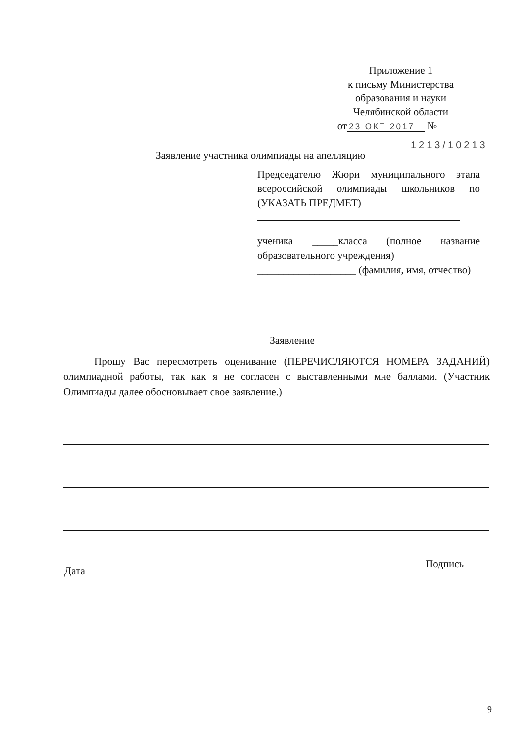Приложение 1
к письму Министерства
образования и науки
Челябинской области
от 23 ОКТ 2017 №
1213/10213
Заявление участника олимпиады на апелляцию
Председателю Жюри муниципального этапа всероссийской олимпиады школьников по (УКАЗАТЬ ПРЕДМЕТ)
ученика _____класса (полное название образовательного учреждения)
___________________ (фамилия, имя, отчество)
Заявление
Прошу Вас пересмотреть оценивание (ПЕРЕЧИСЛЯЮТСЯ НОМЕРА ЗАДАНИЙ) олимпиадной работы, так как я не согласен с выставленными мне баллами. (Участник Олимпиады далее обосновывает свое заявление.)
Дата
Подпись
9